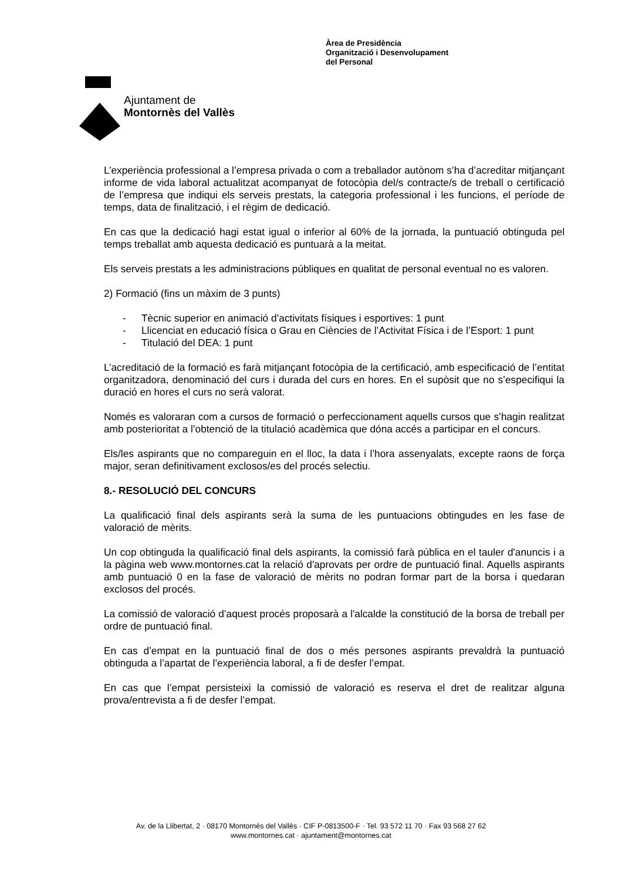Ajuntament de
Montornès del Vallès
Àrea de Presidència
Organització i Desenvolupament
del Personal
L’experiència professional a l’empresa privada o com a treballador autònom s’ha d’acreditar mitjançant informe de vida laboral actualitzat acompanyat de fotocòpia del/s contracte/s de treball o certificació de l’empresa que indiqui els serveis prestats, la categoria professional i les funcions, el període de temps, data de finalització, i el règim de dedicació.
En cas que la dedicació hagi estat igual o inferior al 60% de la jornada, la puntuació obtinguda pel temps treballat amb aquesta dedicació es puntuarà a la meitat.
Els serveis prestats a les administracions públiques en qualitat de personal eventual no es valoren.
2) Formació (fins un màxim de 3 punts)
- Tècnic superior en animació d’activitats físiques i esportives: 1 punt
- Llicenciat en educació física o Grau en Ciències de l’Activitat Física i de l’Esport: 1 punt
- Titulació del DEA: 1 punt
L’acreditació de la formació es farà mitjançant fotocòpia de la certificació, amb especificació de l’entitat organitzadora, denominació del curs i durada del curs en hores. En el supòsit que no s’especifiqui la duració en hores el curs no serà valorat.
Només es valoraran com a cursos de formació o perfeccionament aquells cursos que s’hagin realitzat amb posterioritat a l’obtenció de la titulació acadèmica que dóna accés a participar en el concurs.
Els/les aspirants que no compareguin en el lloc, la data i l’hora assenyalats, excepte raons de força major, seran definitivament exclosos/es del procés selectiu.
8.- RESOLUCIÓ DEL CONCURS
La qualificació final dels aspirants serà la suma de les puntuacions obtingudes en les fase de valoració de mèrits.
Un cop obtinguda la qualificació final dels aspirants, la comissió farà pública en el tauler d'anuncis i a la pàgina web www.montornes.cat la relació d'aprovats per ordre de puntuació final. Aquells aspirants amb puntuació 0 en la fase de valoració de mèrits no podran formar part de la borsa i quedaran exclosos del procés.
La comissió de valoració d’aquest procés proposarà a l'alcalde la constitució de la borsa de treball per ordre de puntuació final.
En cas d’empat en la puntuació final de dos o més persones aspirants prevaldrà la puntuació obtinguda a l’apartat de l’experiència laboral, a fi de desfer l’empat.
En cas que l’empat persisteixi la comissió de valoració es reserva el dret de realitzar alguna prova/entrevista a fi de desfer l’empat.
Av. de la Llibertat, 2 · 08170 Montornès del Vallès · CIF P-0813500-F · Tel. 93 572 11 70 · Fax 93 568 27 62
www.montornes.cat · ajuntament@montornes.cat